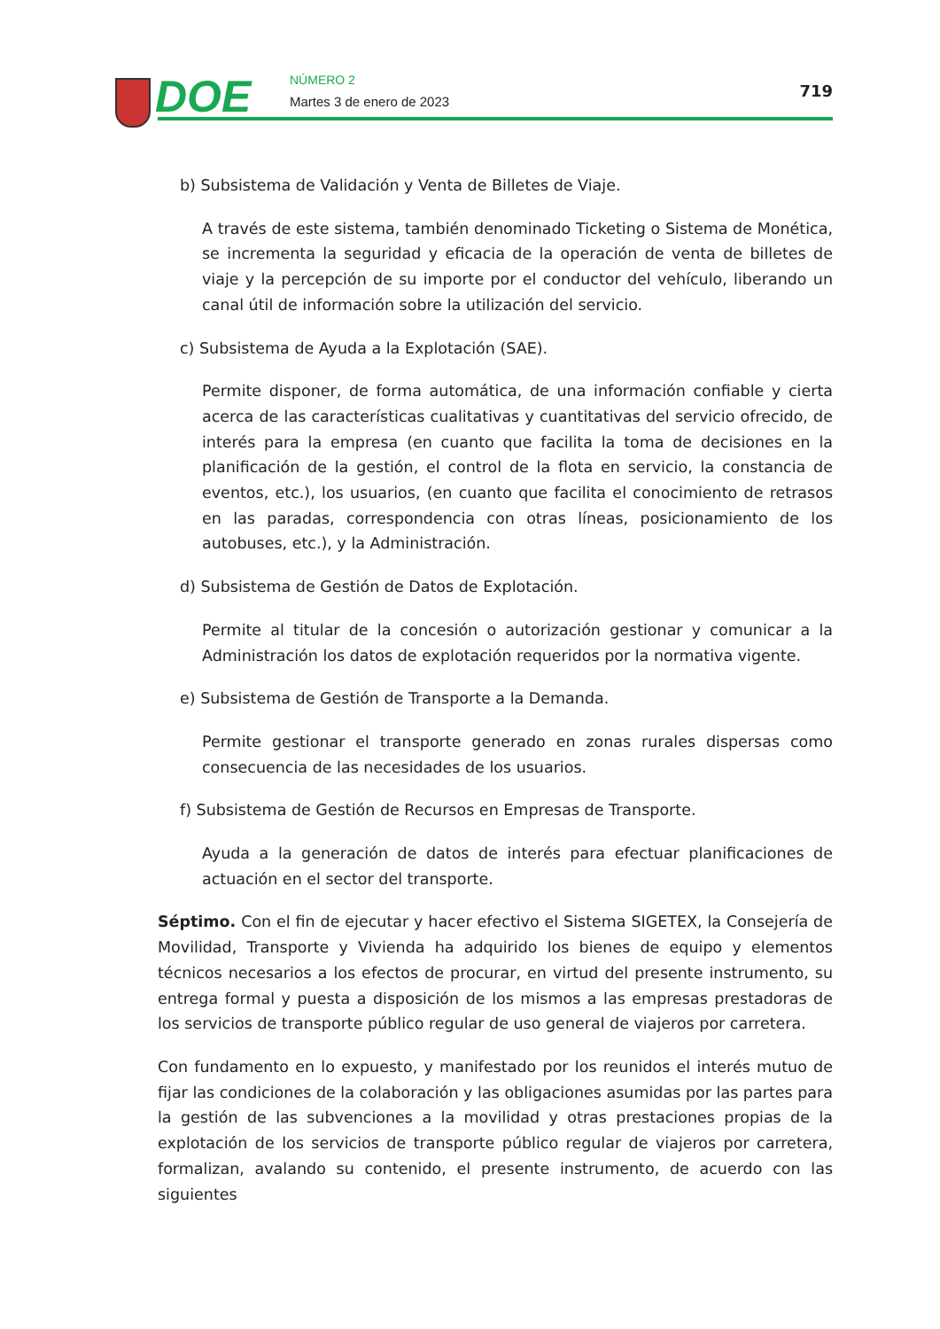DOE NÚMERO 2
Martes 3 de enero de 2023
719
b) Subsistema de Validación y Venta de Billetes de Viaje.
A través de este sistema, también denominado Ticketing o Sistema de Monética, se incrementa la seguridad y eficacia de la operación de venta de billetes de viaje y la percepción de su importe por el conductor del vehículo, liberando un canal útil de información sobre la utilización del servicio.
c) Subsistema de Ayuda a la Explotación (SAE).
Permite disponer, de forma automática, de una información confiable y cierta acerca de las características cualitativas y cuantitativas del servicio ofrecido, de interés para la empresa (en cuanto que facilita la toma de decisiones en la planificación de la gestión, el control de la flota en servicio, la constancia de eventos, etc.), los usuarios, (en cuanto que facilita el conocimiento de retrasos en las paradas, correspondencia con otras líneas, posicionamiento de los autobuses, etc.), y la Administración.
d) Subsistema de Gestión de Datos de Explotación.
Permite al titular de la concesión o autorización gestionar y comunicar a la Administración los datos de explotación requeridos por la normativa vigente.
e) Subsistema de Gestión de Transporte a la Demanda.
Permite gestionar el transporte generado en zonas rurales dispersas como consecuencia de las necesidades de los usuarios.
f) Subsistema de Gestión de Recursos en Empresas de Transporte.
Ayuda a la generación de datos de interés para efectuar planificaciones de actuación en el sector del transporte.
Séptimo. Con el fin de ejecutar y hacer efectivo el Sistema SIGETEX, la Consejería de Movilidad, Transporte y Vivienda ha adquirido los bienes de equipo y elementos técnicos necesarios a los efectos de procurar, en virtud del presente instrumento, su entrega formal y puesta a disposición de los mismos a las empresas prestadoras de los servicios de transporte público regular de uso general de viajeros por carretera.
Con fundamento en lo expuesto, y manifestado por los reunidos el interés mutuo de fijar las condiciones de la colaboración y las obligaciones asumidas por las partes para la gestión de las subvenciones a la movilidad y otras prestaciones propias de la explotación de los servicios de transporte público regular de viajeros por carretera, formalizan, avalando su contenido, el presente instrumento, de acuerdo con las siguientes